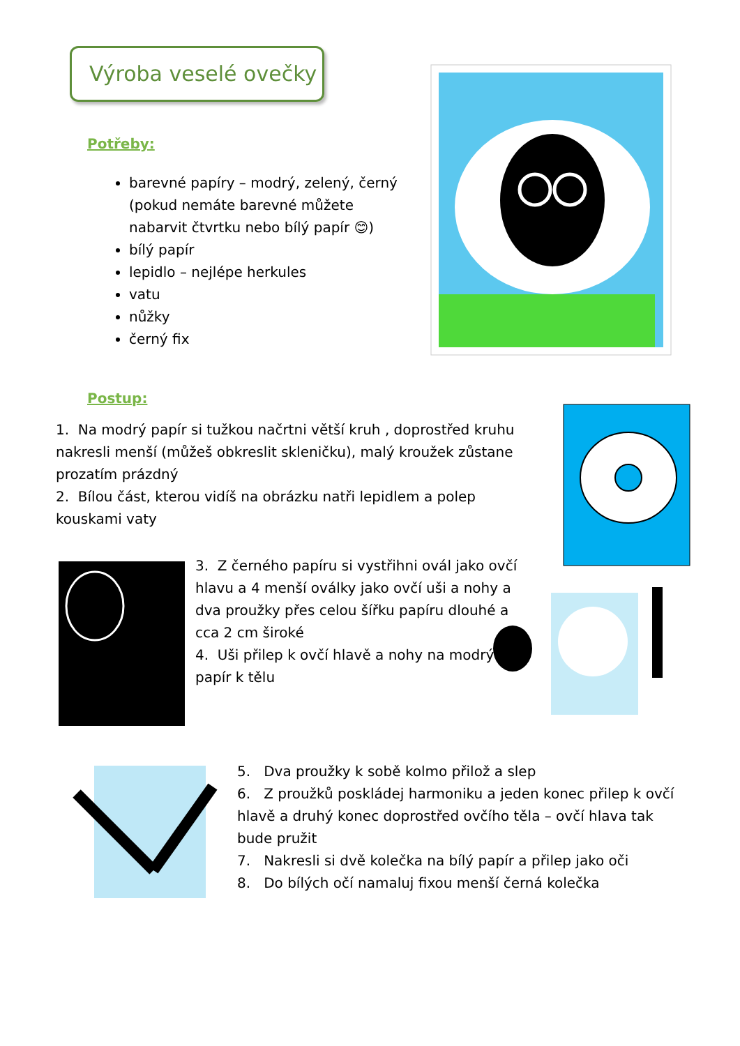Výroba veselé ovečky
Potřeby:
barevné papíry – modrý, zelený, černý (pokud nemáte barevné můžete nabarvit čtvrtku nebo bílý papír 😊)
bílý papír
lepidlo – nejlépe herkules
vatu
nůžky
černý fix
Postup:
1. Na modrý papír si tužkou načrtni větší kruh , doprostřed kruhu nakresli menší (můžeš obkreslit skleničku), malý kroužek zůstane prozatím prázdný
2. Bílou část, kterou vidíš na obrázku natři lepidlem a polep kouskami vaty
3. Z černého papíru si vystřihni ovál jako ovčí hlavu a 4 menší oválky jako ovčí uši a nohy a dva proužky přes celou šířku papíru dlouhé a cca 2 cm široké
4. Uši přilep k ovčí hlavě a nohy na modrý papír k tělu
5. Dva proužky k sobě kolmo přilož a slep
6. Z proužků poskládej harmoniku a jeden konec přilep k ovčí hlavě a druhý konec doprostřed ovčího těla – ovčí hlava tak bude pružit
7. Nakresli si dvě kolečka na bílý papír a přilep jako oči
8. Do bílých očí namaluj fixou menší černá kolečka